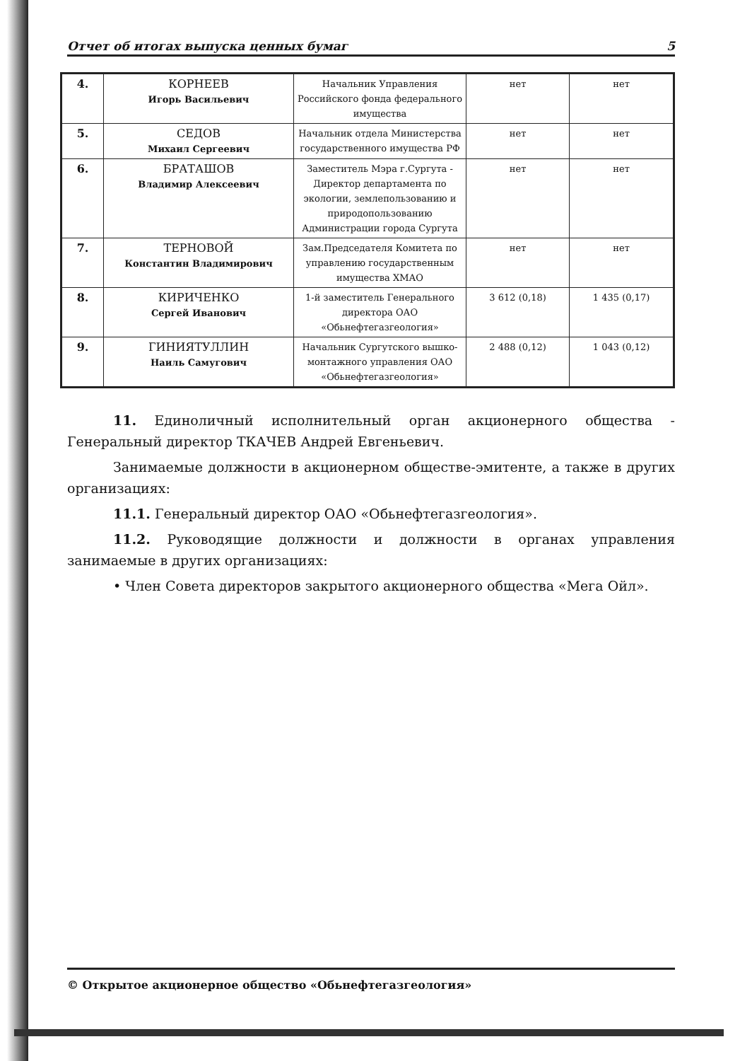Отчет об итогах выпуска ценных бумаг 5
| 4. | КОРНЕЕВ Игорь Васильевич | Начальник Управления Российского фонда федерального имущества | нет | нет |
| 5. | СЕДОВ Михаил Сергеевич | Начальник отдела Министерства государственного имущества РФ | нет | нет |
| 6. | БРАТАШОВ Владимир Алексеевич | Заместитель Мэра г.Сургута - Директор департамента по экологии, землепользованию и природопользованию Администрации города Сургута | нет | нет |
| 7. | ТЕРНОВОЙ Константин Владимирович | Зам.Председателя Комитета по управлению государственным имущества ХМАО | нет | нет |
| 8. | КИРИЧЕНКО Сергей Иванович | 1-й заместитель Генерального директора ОАО «Обьнефтегазгеология» | 3 612 (0,18) | 1 435 (0,17) |
| 9. | ГИНИЯТУЛЛИН Наиль Самугович | Начальник Сургутского вышко-монтажного управления ОАО «Обьнефтегазгеология» | 2 488 (0,12) | 1 043 (0,12) |
11. Единоличный исполнительный орган акционерного общества - Генеральный директор ТКАЧЕВ Андрей Евгеньевич.
Занимаемые должности в акционерном обществе-эмитенте, а также в других организациях:
11.1. Генеральный директор ОАО «Обьнефтегазгеология».
11.2. Руководящие должности и должности в органах управления занимаемые в других организациях:
• Член Совета директоров закрытого акционерного общества «Мега Ойл».
© Открытое акционерное общество «Обьнефтегазгеология»